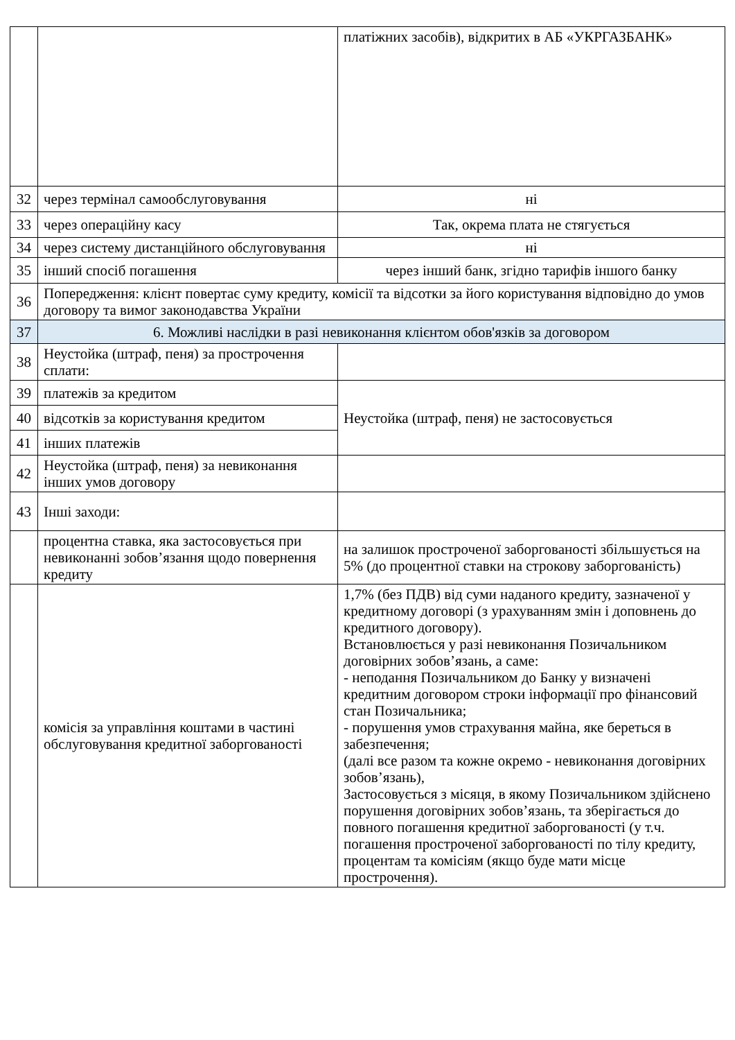| | | платіжних засобів), відкритих в АБ «УКРГАЗБАНК» |
| 32 | через термінал самообслуговування | ні |
| 33 | через операційну касу | Так, окрема плата не стягується |
| 34 | через систему дистанційного обслуговування | ні |
| 35 | інший спосіб погашення | через інший банк, згідно тарифів іншого банку |
| 36 | Попередження: клієнт повертає суму кредиту, комісії та відсотки за його користування відповідно до умов договору та вимог законодавства України | |
| 37 | 6. Можливі наслідки в разі невиконання клієнтом обов'язків за договором | |
| 38 | Неустойка (штраф, пеня) за прострочення сплати: | |
| 39 | платежів за кредитом | Неустойка (штраф, пеня) не застосовується |
| 40 | відсотків за користування кредитом | |
| 41 | інших платежів | |
| 42 | Неустойка (штраф, пеня) за невиконання інших умов договору | |
| 43 | Інші заходи: | |
| | процентна ставка, яка застосовується при невиконанні зобов’язання щодо повернення кредиту | на залишок простроченої заборгованості збільшується на 5% (до процентної ставки на строкову заборгованість) |
| | комісія за управління коштами в частині обслуговування кредитної заборгованості | 1,7% (без ПДВ) від суми наданого кредиту, зазначеної у кредитному договорі (з урахуванням змін і доповнень до кредитного договору). Встановлюється у разі невиконання Позичальником договірних зобов’язань, а саме: - неподання Позичальником до Банку у визначені кредитним договором строки інформації про фінансовий стан Позичальника; - порушення умов страхування майна, яке береться в забезпечення; (далі все разом та кожне окремо - невиконання договірних зобов’язань), Застосовується з місяця, в якому Позичальником здійснено порушення договірних зобов’язань, та зберігається до повного погашення кредитної заборгованості (у т.ч. погашення простроченої заборгованості по тілу кредиту, процентам та комісіям (якщо буде мати місце прострочення). |